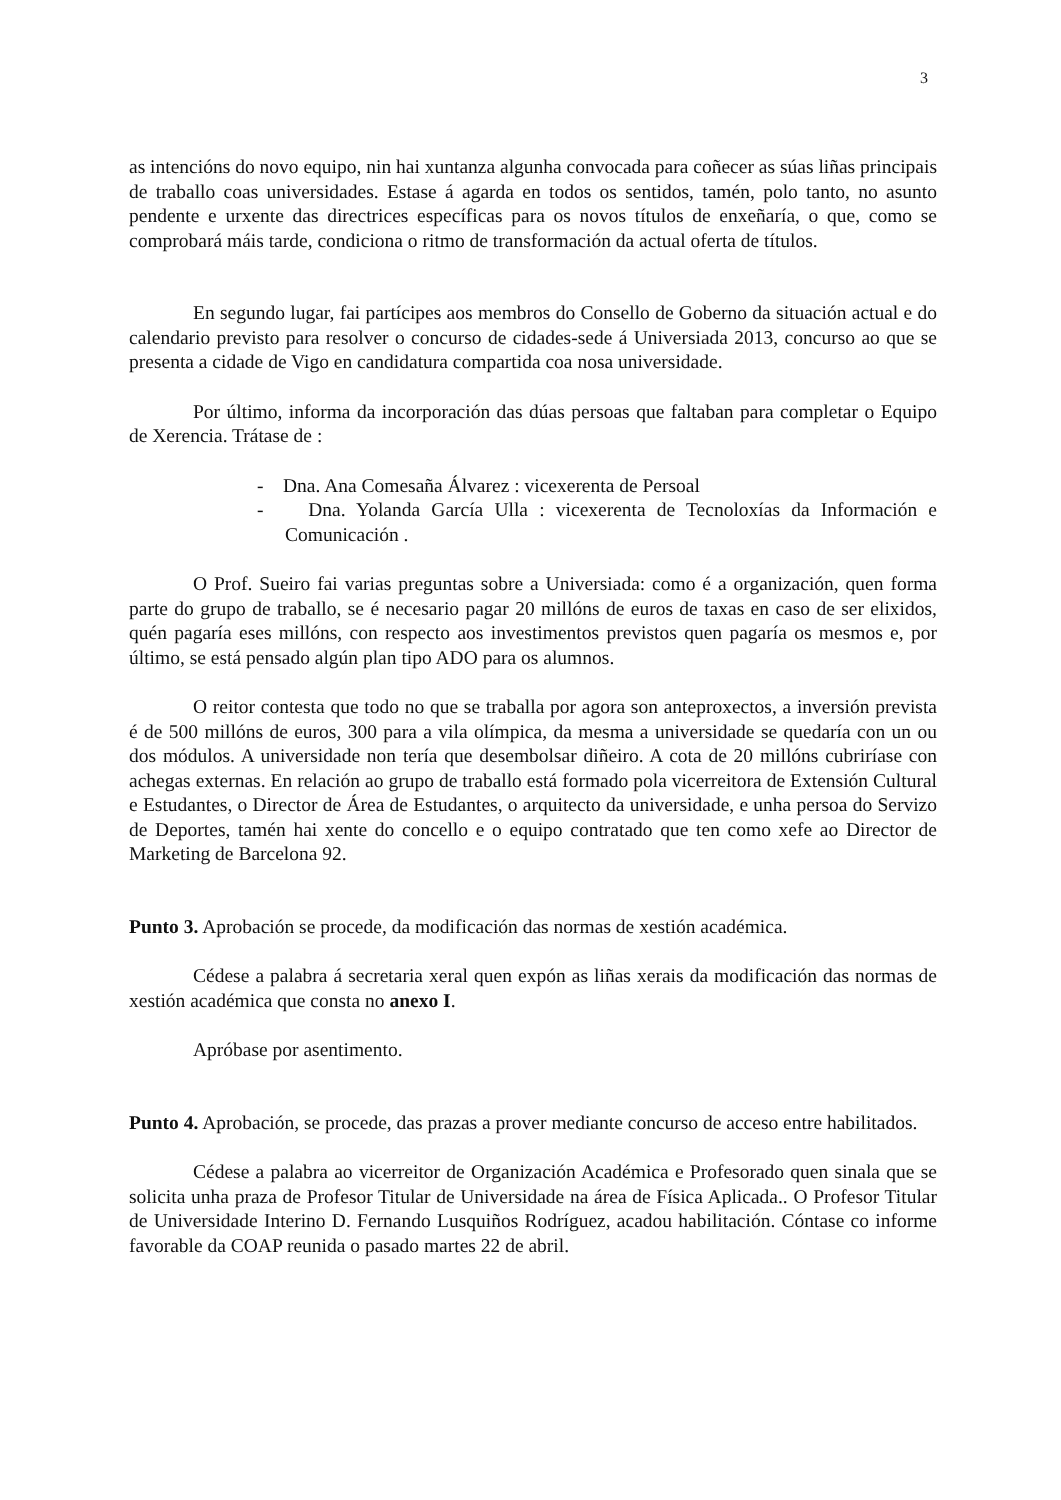3
as intencións do novo equipo, nin hai xuntanza algunha convocada para coñecer as súas liñas principais de traballo coas universidades. Estase á agarda en todos os sentidos, tamén, polo tanto, no asunto pendente e urxente das directrices específicas para os novos títulos de enxeñaría, o que, como se comprobará máis tarde, condiciona o ritmo de transformación da actual oferta de títulos.
En segundo lugar, fai partícipes aos membros do Consello de Goberno da situación actual e do calendario previsto para resolver o concurso de cidades-sede á Universiada 2013, concurso ao que se presenta a cidade de Vigo en candidatura compartida coa nosa universidade.
Por último, informa da incorporación das dúas persoas que faltaban para completar o Equipo de Xerencia. Trátase de :
- Dna. Ana Comesaña Álvarez : vicexerenta de Persoal
- Dna. Yolanda García Ulla : vicexerenta de Tecnoloxías da Información e Comunicación .
O Prof. Sueiro fai varias preguntas sobre a Universiada: como é a organización, quen forma parte do grupo de traballo, se é necesario pagar 20 millóns de euros de taxas en caso de ser elixidos, quén pagaría eses millóns, con respecto aos investimentos previstos quen pagaría os mesmos e, por último, se está pensado algún plan tipo ADO para os alumnos.
O reitor contesta que todo no que se traballa por agora son anteproxectos, a inversión prevista é de 500 millóns de euros, 300 para a vila olímpica, da mesma a universidade se quedaría con un ou dos módulos. A universidade non tería que desembolsar diñeiro. A cota de 20 millóns cubriríase con achegas externas. En relación ao grupo de traballo está formado pola vicerreitora de Extensión Cultural e Estudantes, o Director de Área de Estudantes, o arquitecto da universidade, e unha persoa do Servizo de Deportes, tamén hai xente do concello e o equipo contratado que ten como xefe ao Director de Marketing de Barcelona 92.
Punto 3. Aprobación se procede, da modificación das normas de xestión académica.
Cédese a palabra á secretaria xeral quen expón as liñas xerais da modificación das normas de xestión académica que consta no anexo I.
Apróbase por asentimento.
Punto 4. Aprobación, se procede, das prazas a prover mediante concurso de acceso entre habilitados.
Cédese a palabra ao vicerreitor de Organización Académica e Profesorado quen sinala que se solicita unha praza de Profesor Titular de Universidade na área de Física Aplicada.. O Profesor Titular de Universidade Interino D. Fernando Lusquiños Rodríguez, acadou habilitación. Cóntase co informe favorable da COAP reunida o pasado martes 22 de abril.